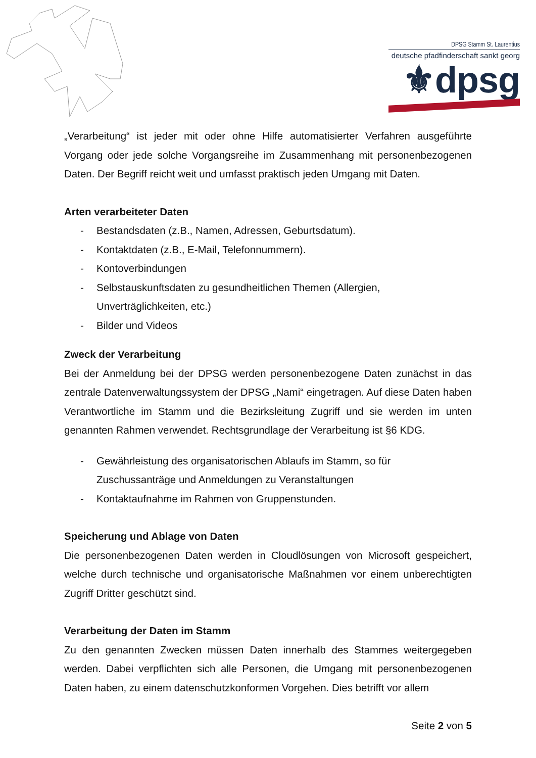DPSG Stamm St. Laurentius
deutsche pfadfinderschaft sankt georg
⚜dpsg
„Verarbeitung“ ist jeder mit oder ohne Hilfe automatisierter Verfahren ausgeführte Vorgang oder jede solche Vorgangsreihe im Zusammenhang mit personenbezogenen Daten. Der Begriff reicht weit und umfasst praktisch jeden Umgang mit Daten.
Arten verarbeiteter Daten
- Bestandsdaten (z.B., Namen, Adressen, Geburtsdatum).
- Kontaktdaten (z.B., E-Mail, Telefonnummern).
- Kontoverbindungen
- Selbstauskunftsdaten zu gesundheitlichen Themen (Allergien,
Unverträglichkeiten, etc.)
- Bilder und Videos
Zweck der Verarbeitung
Bei der Anmeldung bei der DPSG werden personenbezogene Daten zunächst in das zentrale Datenverwaltungssystem der DPSG „Nami“ eingetragen. Auf diese Daten haben Verantwortliche im Stamm und die Bezirksleitung Zugriff und sie werden im unten genannten Rahmen verwendet. Rechtsgrundlage der Verarbeitung ist §6 KDG.
- Gewährleistung des organisatorischen Ablaufs im Stamm, so für
Zuschussanträge und Anmeldungen zu Veranstaltungen
- Kontaktaufnahme im Rahmen von Gruppenstunden.
Speicherung und Ablage von Daten
Die personenbezogenen Daten werden in Cloudlösungen von Microsoft gespeichert, welche durch technische und organisatorische Maßnahmen vor einem unberechtigten Zugriff Dritter geschützt sind.
Verarbeitung der Daten im Stamm
Zu den genannten Zwecken müssen Daten innerhalb des Stammes weitergegeben werden. Dabei verpflichten sich alle Personen, die Umgang mit personenbezogenen Daten haben, zu einem datenschutzkonformen Vorgehen. Dies betrifft vor allem
Seite 2 von 5